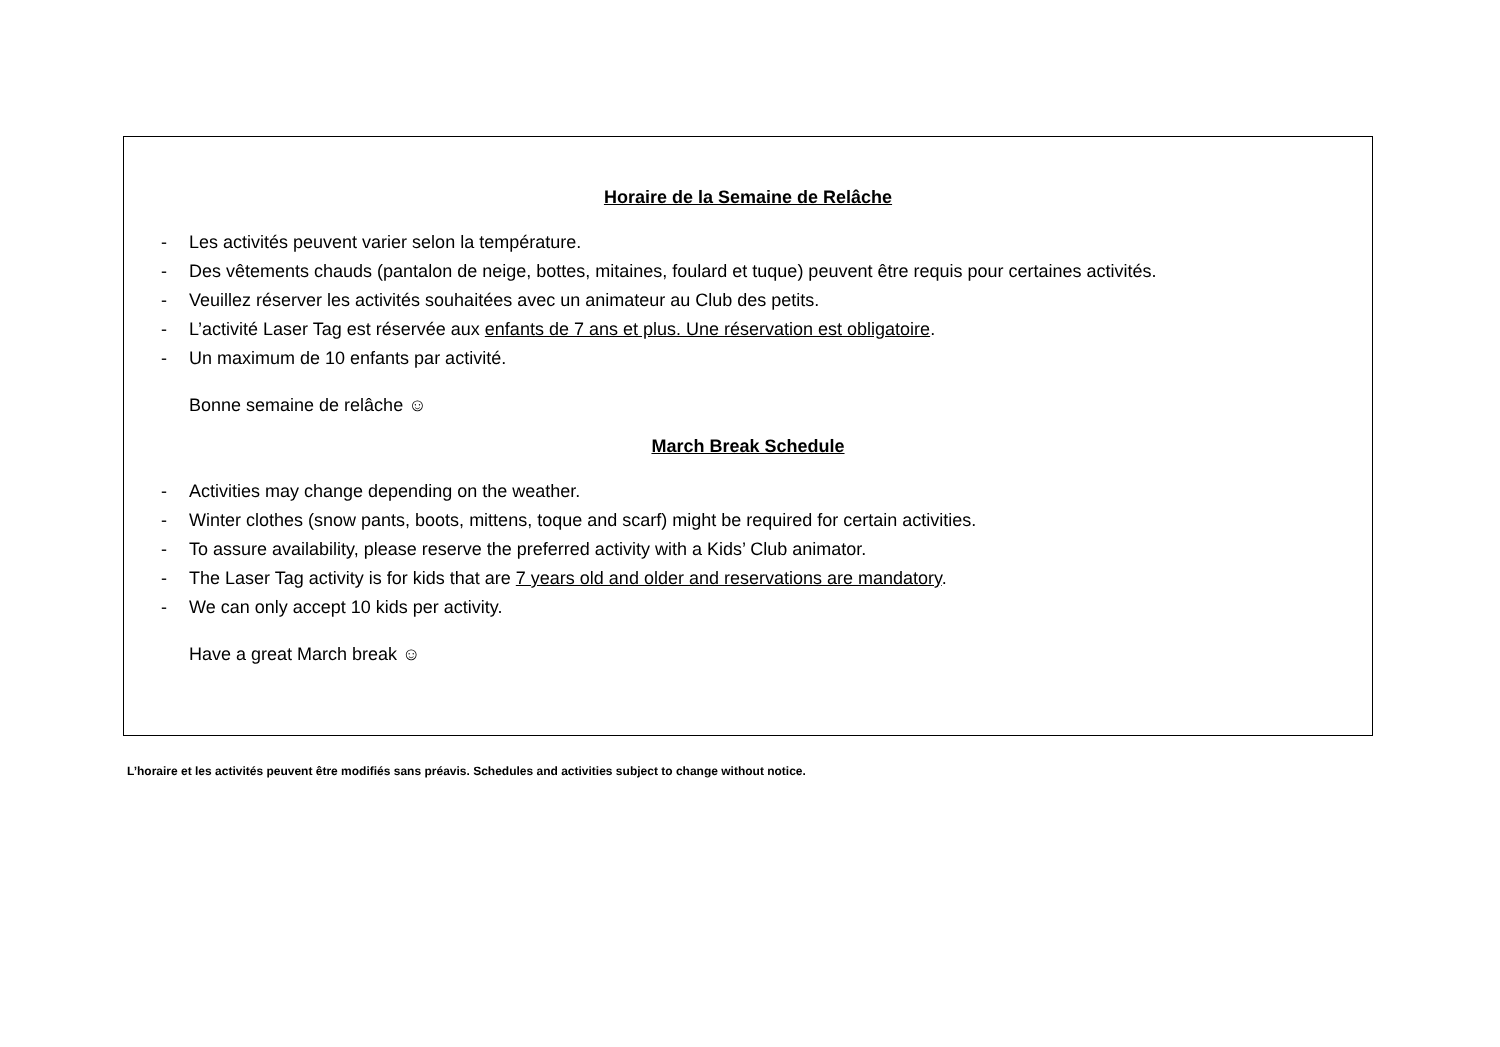Horaire de la Semaine de Relâche
- Les activités peuvent varier selon la température.
- Des vêtements chauds (pantalon de neige, bottes, mitaines, foulard et tuque) peuvent être requis pour certaines activités.
- Veuillez réserver les activités souhaitées avec un animateur au Club des petits.
- L’activité Laser Tag est réservée aux enfants de 7 ans et plus. Une réservation est obligatoire.
- Un maximum de 10 enfants par activité.
Bonne semaine de relâche ☺
March Break Schedule
- Activities may change depending on the weather.
- Winter clothes (snow pants, boots, mittens, toque and scarf) might be required for certain activities.
- To assure availability, please reserve the preferred activity with a Kids’ Club animator.
- The Laser Tag activity is for kids that are 7 years old and older and reservations are mandatory.
- We can only accept 10 kids per activity.
Have a great March break ☺
L’horaire et les activités peuvent être modifiés sans préavis. Schedules and activities subject to change without notice.